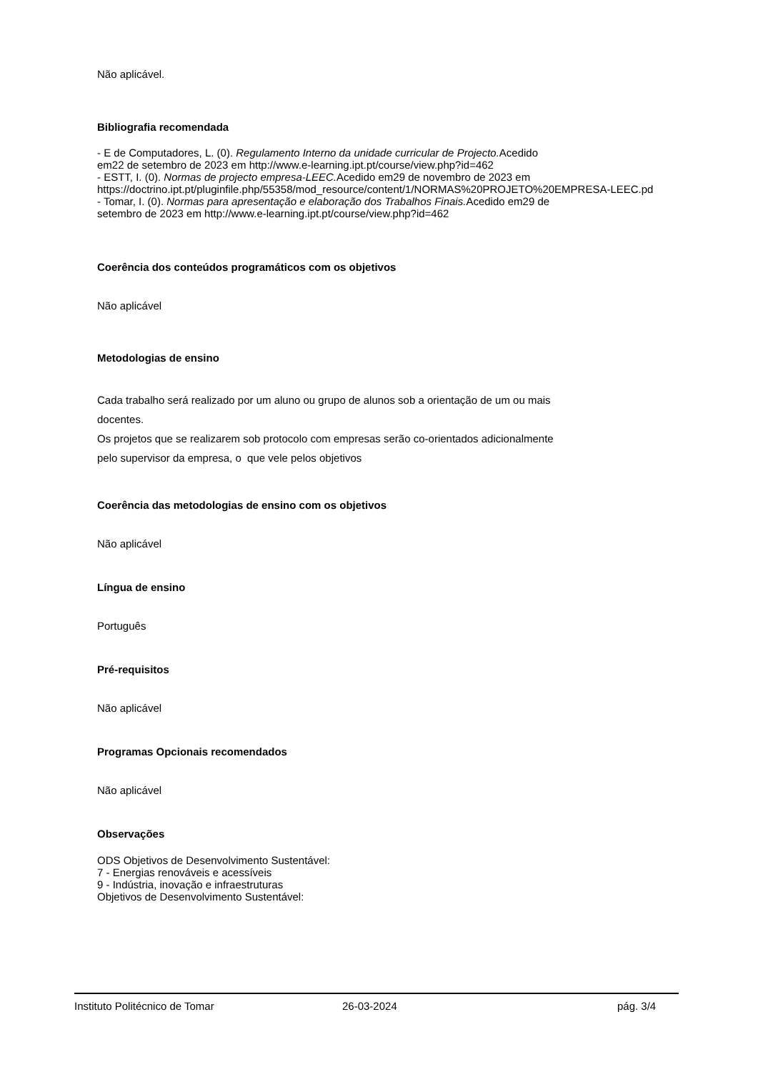Não aplicável.
Bibliografia recomendada
- E de Computadores, L. (0). Regulamento Interno da unidade curricular de Projecto. Acedido
em22 de setembro de 2023 em http://www.e-learning.ipt.pt/course/view.php?id=462
- ESTT, I. (0). Normas de projecto empresa-LEEC. Acedido em29 de novembro de 2023 em
https://doctrino.ipt.pt/pluginfile.php/55358/mod_resource/content/1/NORMAS%20PROJETO%20EMPRESA-LEEC.pd
- Tomar, I. (0). Normas para apresentação e elaboração dos Trabalhos Finais. Acedido em29 de
setembro de 2023 em http://www.e-learning.ipt.pt/course/view.php?id=462
Coerência dos conteúdos programáticos com os objetivos
Não aplicável
Metodologias de ensino
Cada trabalho será realizado por um aluno ou grupo de alunos sob a orientação de um ou mais
docentes.
Os projetos que se realizarem sob protocolo com empresas serão co-orientados adicionalmente
pelo supervisor da empresa, o que vele pelos objetivos
Coerência das metodologias de ensino com os objetivos
Não aplicável
Língua de ensino
Português
Pré-requisitos
Não aplicável
Programas Opcionais recomendados
Não aplicável
Observações
ODS Objetivos de Desenvolvimento Sustentável:
7 - Energias renováveis e acessíveis
9 - Indústria, inovação e infraestruturas
Objetivos de Desenvolvimento Sustentável:
Instituto Politécnico de Tomar 26-03-2024 pág. 3/4